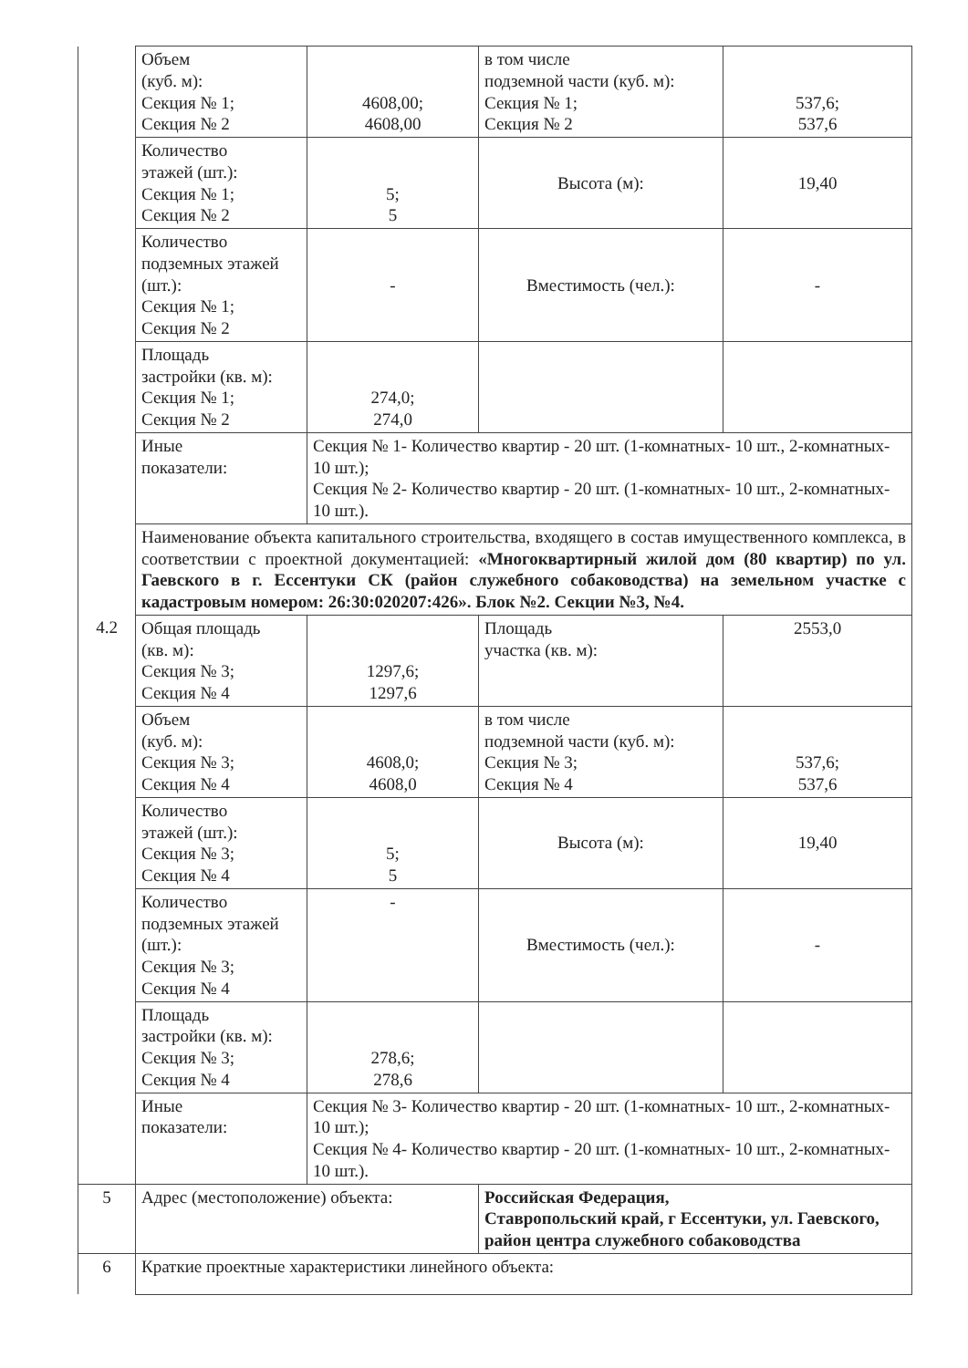| | Объем (куб. м): Секция № 1; Секция № 2 | 4608,00; 4608,00 | в том числе подземной части (куб. м): Секция № 1; Секция № 2 | 537,6; 537,6 |
| | Количество этажей (шт.): Секция № 1; Секция № 2 | 5; 5 | Высота (м): | 19,40 |
| | Количество подземных этажей (шт.): Секция № 1; Секция № 2 | - | Вместимость (чел.): | - |
| | Площадь застройки (кв. м): Секция № 1; Секция № 2 | 274,0; 274,0 | | |
| | Иные показатели: | Секция № 1- Количество квартир - 20 шт. (1-комнатных- 10 шт., 2-комнатных- 10 шт.); Секция № 2- Количество квартир - 20 шт. (1-комнатных- 10 шт., 2-комнатных- 10 шт.). | | |
| | Наименование объекта капитального строительства, входящего в состав имущественного комплекса, в соответствии с проектной документацией: «Многоквартирный жилой дом (80 квартир) по ул. Гаевского в г. Ессентуки СК (район служебного собаководства) на земельном участке с кадастровым номером: 26:30:020207:426». Блок №2. Секции №3, №4. | | | |
| 4.2 | Общая площадь (кв. м): Секция № 3; Секция № 4 | 1297,6; 1297,6 | Площадь участка (кв. м): | 2553,0 |
| | Объем (куб. м): Секция № 3; Секция № 4 | 4608,0; 4608,0 | в том числе подземной части (куб. м): Секция № 3; Секция № 4 | 537,6; 537,6 |
| | Количество этажей (шт.): Секция № 3; Секция № 4 | 5; 5 | Высота (м): | 19,40 |
| | Количество подземных этажей (шт.): Секция № 3; Секция № 4 | - | Вместимость (чел.): | - |
| | Площадь застройки (кв. м): Секция № 3; Секция № 4 | 278,6; 278,6 | | |
| | Иные показатели: | Секция № 3- Количество квартир - 20 шт. (1-комнатных- 10 шт., 2-комнатных- 10 шт.); Секция № 4- Количество квартир - 20 шт. (1-комнатных- 10 шт., 2-комнатных- 10 шт.). | | |
| 5 | Адрес (местоположение) объекта: | | Российская Федерация, Ставропольский край, г Ессентуки, ул. Гаевского, район центра служебного собаководства | |
| 6 | Краткие проектные характеристики линейного объекта: | | | |